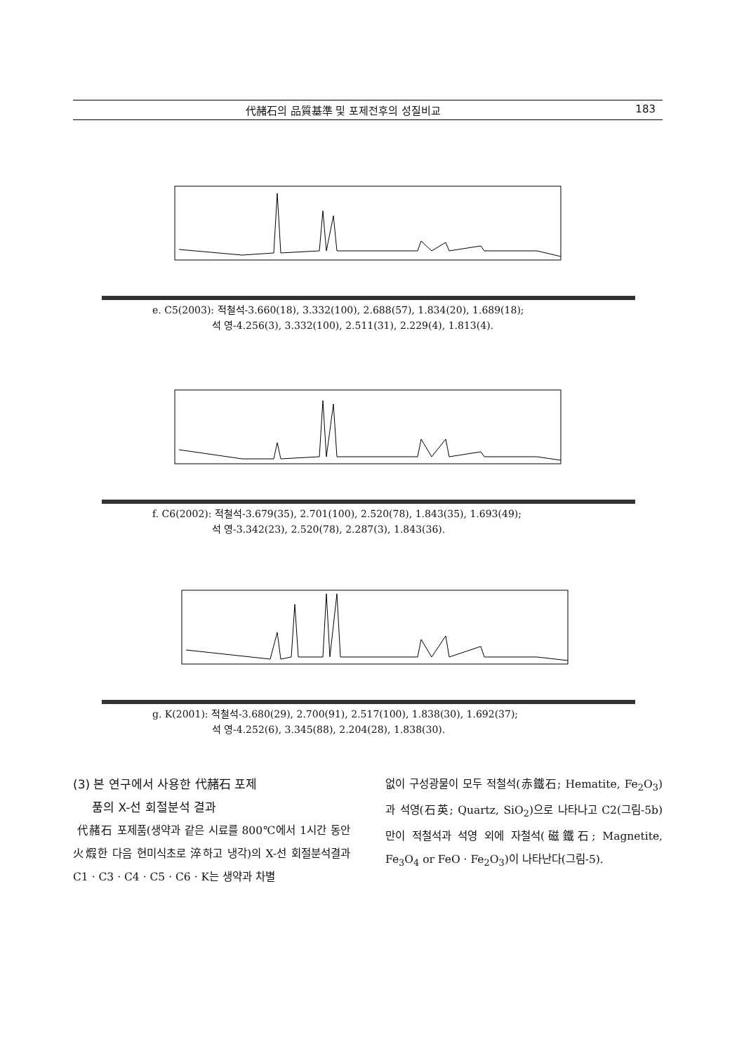代赭石의 品質基準 및 포제전후의 성질비교 183
e. C5(2003): 적철석-3.660(18), 3.332(100), 2.688(57), 1.834(20), 1.689(18);
석 영-4.256(3), 3.332(100), 2.511(31), 2.229(4), 1.813(4).
f. C6(2002): 적철석-3.679(35), 2.701(100), 2.520(78), 1.843(35), 1.693(49);
석 영-3.342(23), 2.520(78), 2.287(3), 1.843(36).
g. K(2001): 적철석-3.680(29), 2.700(91), 2.517(100), 1.838(30), 1.692(37);
석 영-4.252(6), 3.345(88), 2.204(28), 1.838(30).
(3) 본 연구에서 사용한 代赭石 포제
품의 X-선 회절분석 결과
代赭石 포제품(생약과 같은 시료를 800℃에서 1시간 동안 火煆한 다음 현미식초로 淬하고 냉각)의 X-선 회절분석결과 C1 · C3 · C4 · C5 · C6 · K는 생약과 차별
없이 구성광물이 모두 적철석(赤鐵石; Hematite, Fe<sub>2</sub>O<sub>3</sub>)과 석영(石英; Quartz, SiO<sub>2</sub>)으로 나타나고 C2(그림-5b)만이 적철석과 석영 외에 자철석(磁鐵石; Magnetite, Fe<sub>3</sub>O<sub>4</sub> or FeO · Fe<sub>2</sub>O<sub>3</sub>)이 나타난다(그림-5).